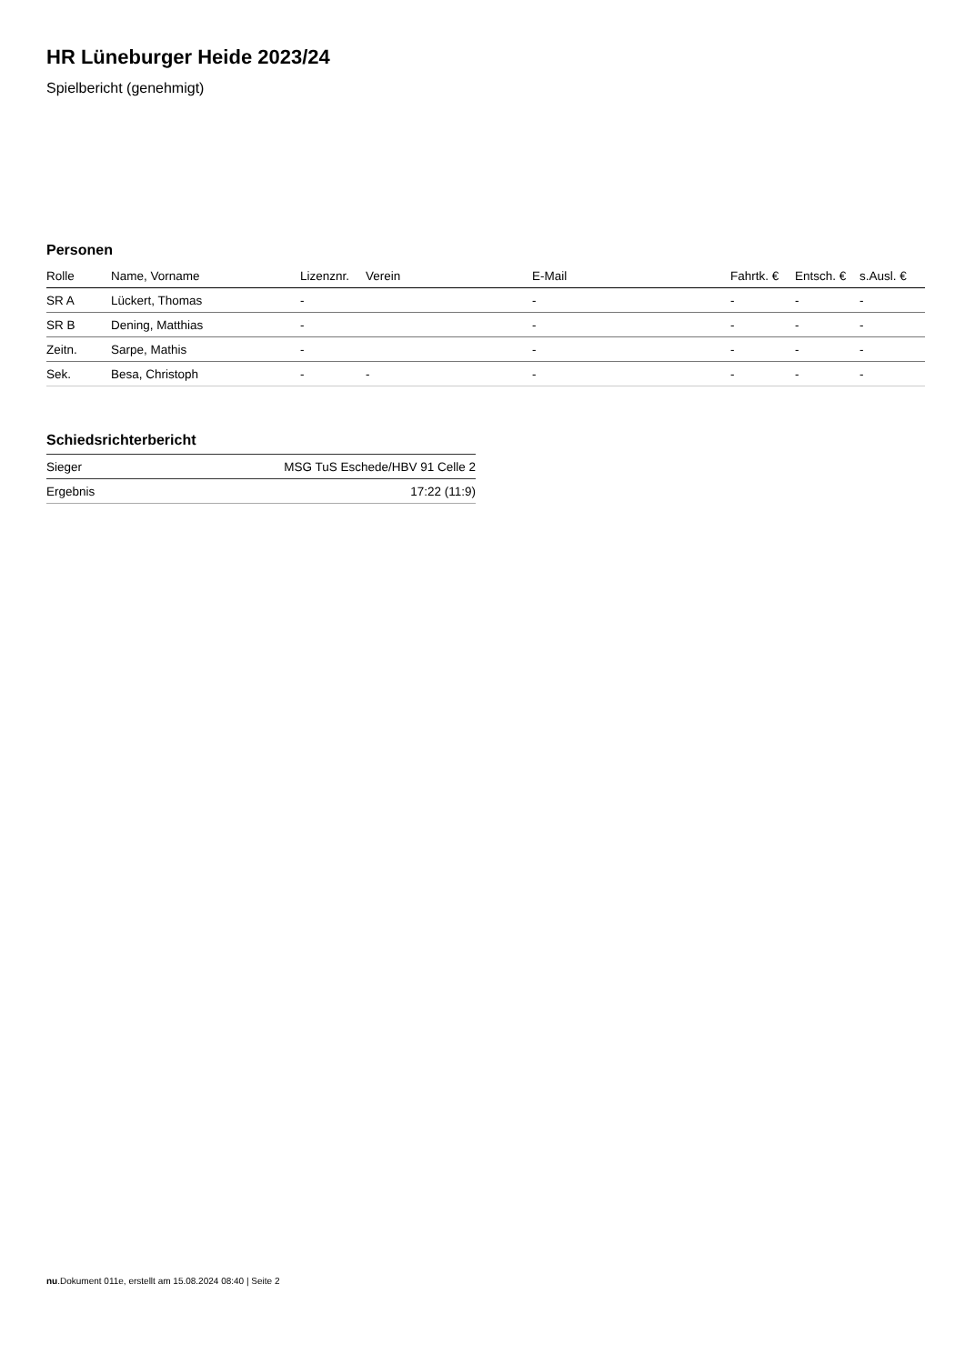HR Lüneburger Heide 2023/24
Spielbericht (genehmigt)
Personen
| Rolle | Name, Vorname | Lizenznr. | Verein | E-Mail | Fahrtk. € | Entsch. € | s.Ausl. € |
| --- | --- | --- | --- | --- | --- | --- | --- |
| SR A | Lückert, Thomas | - | | - | - | - | - |
| SR B | Dening, Matthias | - | | - | - | - | - |
| Zeitn. | Sarpe, Mathis | - | | - | - | - | - |
| Sek. | Besa, Christoph | - | - | - | - | - | - |
Schiedsrichterbericht
| Sieger | MSG TuS Eschede/HBV 91 Celle 2 |
| Ergebnis | 17:22 (11:9) |
nu.Dokument 011e, erstellt am 15.08.2024 08:40 | Seite 2